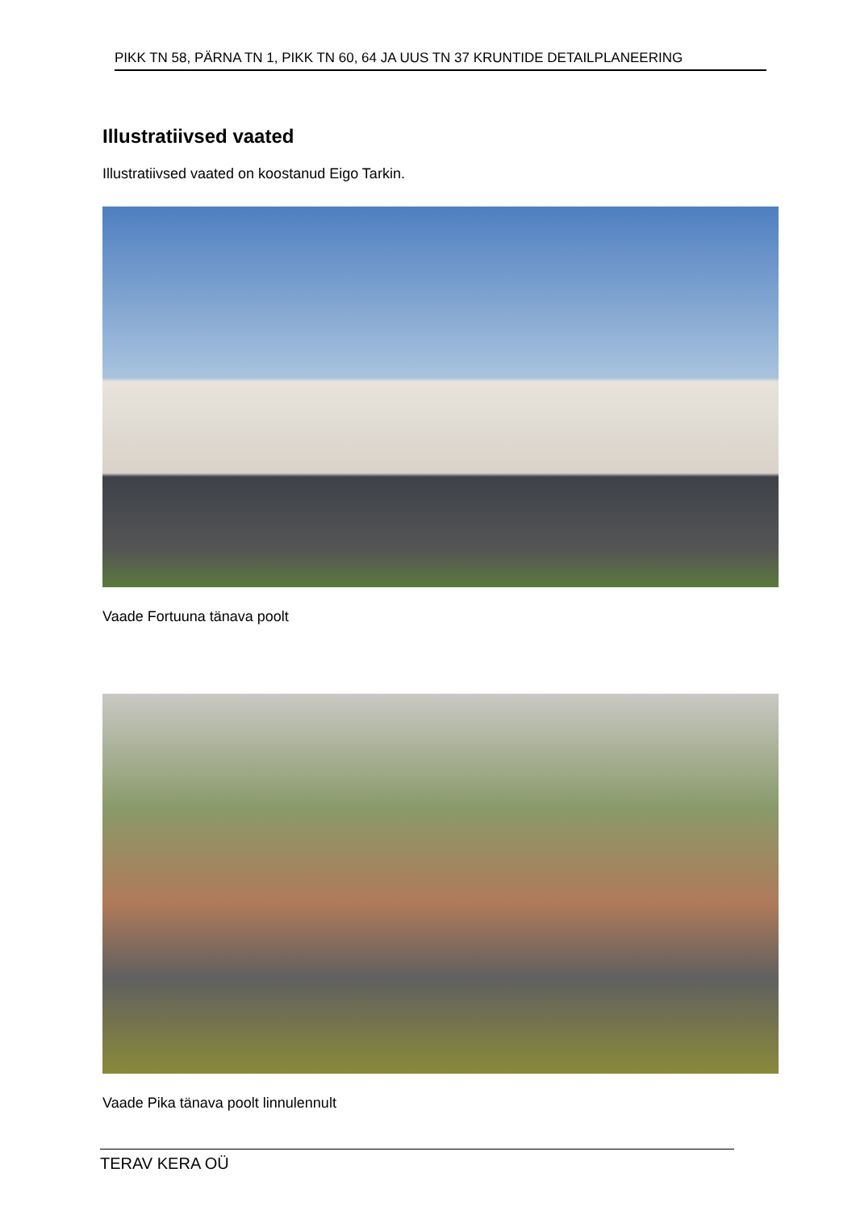PIKK TN 58, PÄRNA TN 1, PIKK TN 60, 64 JA UUS TN 37 KRUNTIDE DETAILPLANEERING
Illustratiivsed vaated
Illustratiivsed vaated on koostanud Eigo Tarkin.
Vaade Fortuuna tänava poolt
Vaade Pika tänava poolt linnulennult
TERAV KERA OÜ